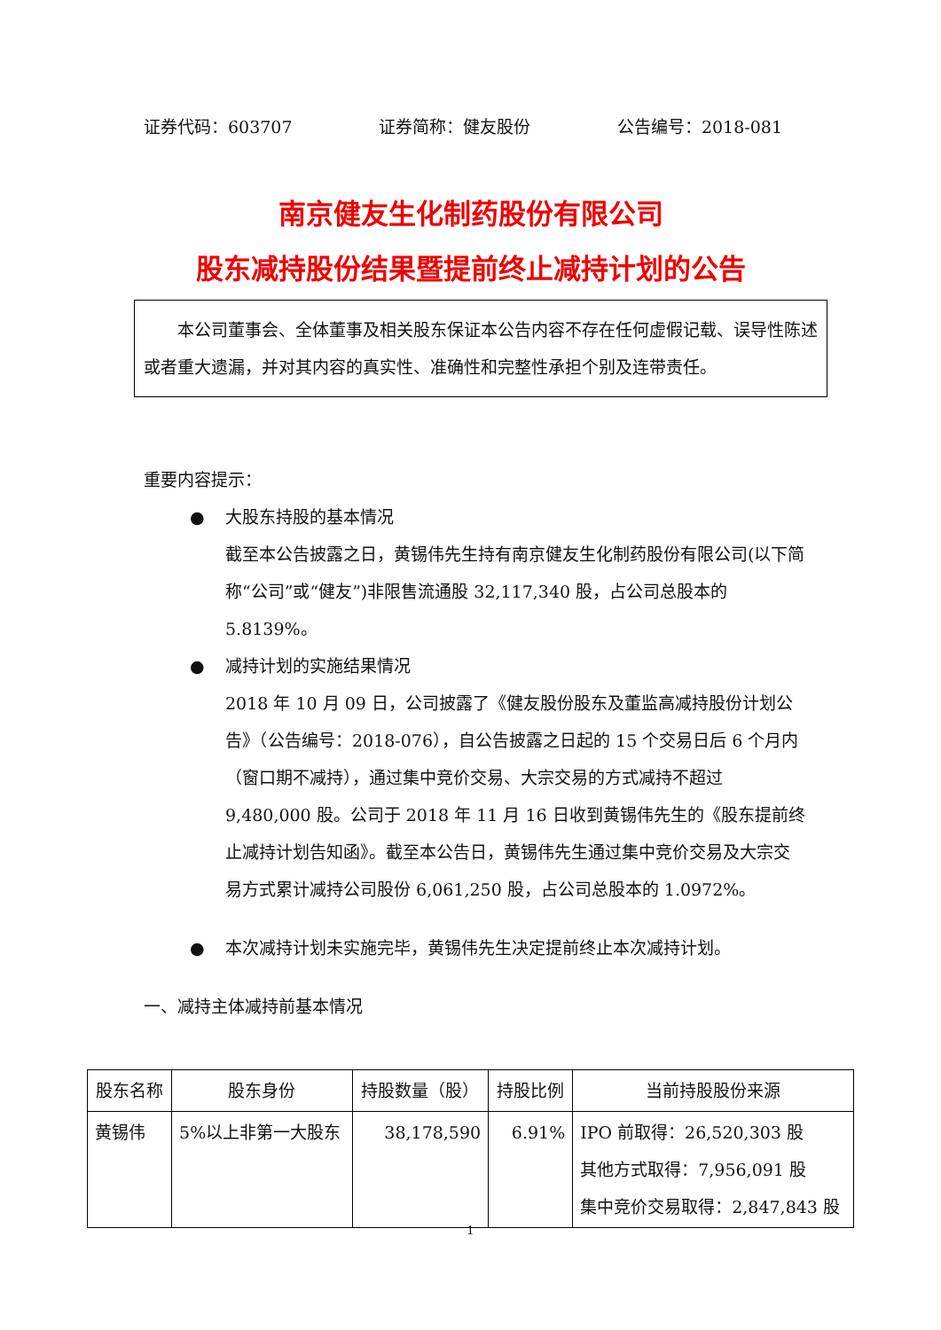证券代码：603707 证券简称：健友股份 公告编号：2018-081
南京健友生化制药股份有限公司
股东减持股份结果暨提前终止减持计划的公告
本公司董事会、全体董事及相关股东保证本公告内容不存在任何虚假记载、误导性陈述或者重大遗漏，并对其内容的真实性、准确性和完整性承担个别及连带责任。
重要内容提示：
● 大股东持股的基本情况
截至本公告披露之日，黄锡伟先生持有南京健友生化制药股份有限公司(以下简称“公司”或“健友”)非限售流通股 32,117,340 股，占公司总股本的 5.8139%。
● 减持计划的实施结果情况
2018 年 10 月 09 日，公司披露了《健友股份股东及董监高减持股份计划公告》（公告编号：2018-076），自公告披露之日起的 15 个交易日后 6 个月内（窗口期不减持），通过集中竞价交易、大宗交易的方式减持不超过 9,480,000 股。公司于 2018 年 11 月 16 日收到黄锡伟先生的《股东提前终止减持计划告知函》。截至本公告日，黄锡伟先生通过集中竞价交易及大宗交易方式累计减持公司股份 6,061,250 股，占公司总股本的 1.0972%。
● 本次减持计划未实施完毕，黄锡伟先生决定提前终止本次减持计划。
一、减持主体减持前基本情况
| 股东名称 | 股东身份 | 持股数量（股） | 持股比例 | 当前持股股份来源 |
| --- | --- | --- | --- | --- |
| 黄锡伟 | 5%以上非第一大股东 | 38,178,590 | 6.91% | IPO 前取得：26,520,303 股 其他方式取得：7,956,091 股 集中竞价交易取得：2,847,843 股 |
1